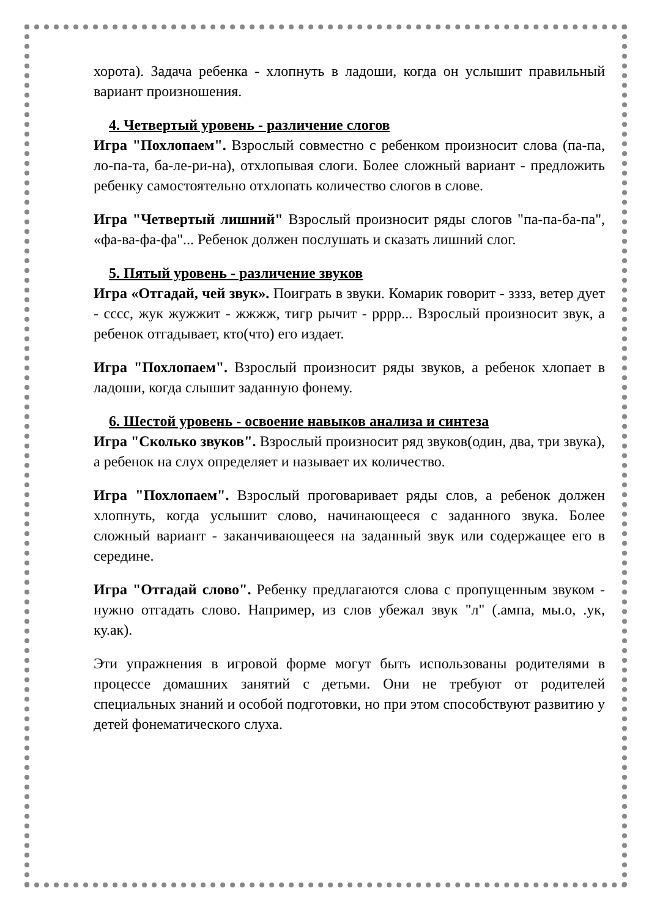хорота). Задача ребенка - хлопнуть в ладоши, когда он услышит правильный вариант произношения.
4. Четвертый уровень - различение слогов
Игра "Похлопаем". Взрослый совместно с ребенком произносит слова (па-па, ло-па-та, ба-ле-ри-на), отхлопывая слоги. Более сложный вариант - предложить ребенку самостоятельно отхлопать количество слогов в слове.
Игра "Четвертый лишний" Взрослый произносит ряды слогов "па-па-ба-па", «фа-ва-фа-фа"... Ребенок должен послушать и сказать лишний слог.
5. Пятый уровень - различение звуков
Игра «Отгадай, чей звук». Поиграть в звуки. Комарик говорит - зззз, ветер дует - сссс, жук жужжит - жжжж, тигр рычит - рррр... Взрослый произносит звук, а ребенок отгадывает, кто(что) его издает.
Игра "Похлопаем". Взрослый произносит ряды звуков, а ребенок хлопает в ладоши, когда слышит заданную фонему.
6. Шестой уровень - освоение навыков анализа и синтеза
Игра "Сколько звуков". Взрослый произносит ряд звуков(один, два, три звука), а ребенок на слух определяет и называет их количество.
Игра "Похлопаем". Взрослый проговаривает ряды слов, а ребенок должен хлопнуть, когда услышит слово, начинающееся с заданного звука. Более сложный вариант - заканчивающееся на заданный звук или содержащее его в середине.
Игра "Отгадай слово". Ребенку предлагаются слова с пропущенным звуком - нужно отгадать слово. Например, из слов убежал звук "л" (.ампа, мы.о, .ук, ку.ак).
Эти упражнения в игровой форме могут быть использованы родителями в процессе домашних занятий с детьми. Они не требуют от родителей специальных знаний и особой подготовки, но при этом способствуют развитию у детей фонематического слуха.